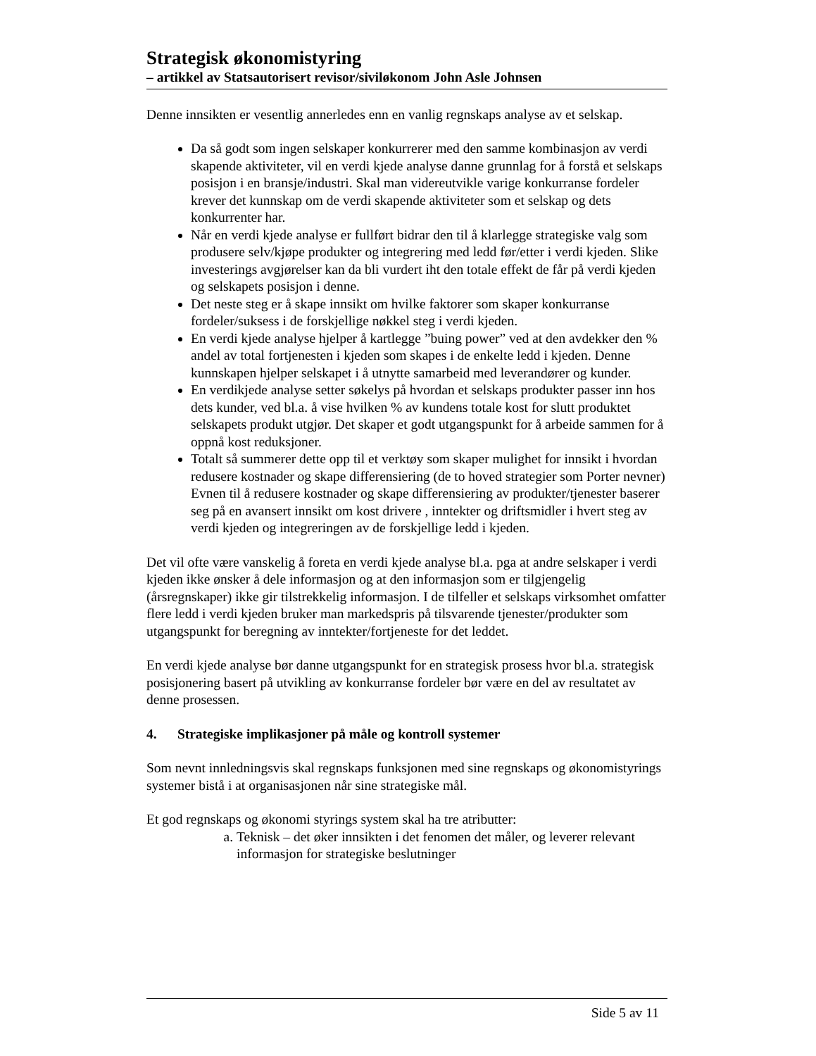Strategisk økonomistyring
– artikkel av Statsautorisert revisor/siviløkonom John Asle Johnsen
Denne innsikten er vesentlig annerledes enn en vanlig regnskaps analyse av et selskap.
Da så godt som ingen selskaper konkurrerer med den samme kombinasjon av verdi skapende aktiviteter, vil en verdi kjede analyse danne grunnlag for å forstå et selskaps posisjon i en bransje/industri. Skal man videreutvikle varige konkurranse fordeler krever det kunnskap om de verdi skapende aktiviteter som et selskap og dets konkurrenter har.
Når en verdi kjede analyse er fullført bidrar den til å klarlegge strategiske valg som produsere selv/kjøpe produkter og integrering med ledd før/etter i verdi kjeden. Slike investerings avgjørelser kan da bli vurdert iht den totale effekt de får på verdi kjeden og selskapets posisjon i denne.
Det neste steg er å skape innsikt om hvilke faktorer som skaper konkurranse fordeler/suksess i de forskjellige nøkkel steg i verdi kjeden.
En verdi kjede analyse hjelper å kartlegge ”buing power” ved at den avdekker den % andel av total fortjenesten i kjeden som skapes i de enkelte ledd i kjeden. Denne kunnskapen hjelper selskapet i å utnytte samarbeid med leverandører og kunder.
En verdikjede analyse setter søkelys på hvordan et selskaps produkter passer inn hos dets kunder, ved bl.a. å vise hvilken % av kundens totale kost for slutt produktet selskapets produkt utgjør. Det skaper et godt utgangspunkt for å arbeide sammen for å oppnå kost reduksjoner.
Totalt så summerer dette opp til et verktøy som skaper mulighet for innsikt i hvordan redusere kostnader og skape differensiering (de to hoved strategier som Porter nevner) Evnen til å redusere kostnader og skape differensiering av produkter/tjenester baserer seg på en avansert innsikt om kost drivere , inntekter og driftsmidler i hvert steg av verdi kjeden og integreringen av de forskjellige ledd i kjeden.
Det vil ofte være vanskelig å foreta en verdi kjede analyse bl.a. pga at andre selskaper i verdi kjeden ikke ønsker å dele informasjon og at den informasjon som er tilgjengelig (årsregnskaper) ikke gir tilstrekkelig informasjon. I de tilfeller et selskaps virksomhet omfatter flere ledd i verdi kjeden bruker man markedspris på tilsvarende tjenester/produkter som utgangspunkt for beregning av inntekter/fortjeneste for det leddet.
En verdi kjede analyse bør danne utgangspunkt for en strategisk prosess hvor bl.a. strategisk posisjonering basert på utvikling av konkurranse fordeler bør være en del av resultatet av denne prosessen.
4. Strategiske implikasjoner på måle og kontroll systemer
Som nevnt innledningsvis skal regnskaps funksjonen med sine regnskaps og økonomistyrings systemer bistå i at organisasjonen når sine strategiske mål.
Et god regnskaps og økonomi styrings system skal ha tre atributter:
a. Teknisk – det øker innsikten i det fenomen det måler, og leverer relevant informasjon for strategiske beslutninger
Side 5 av 11